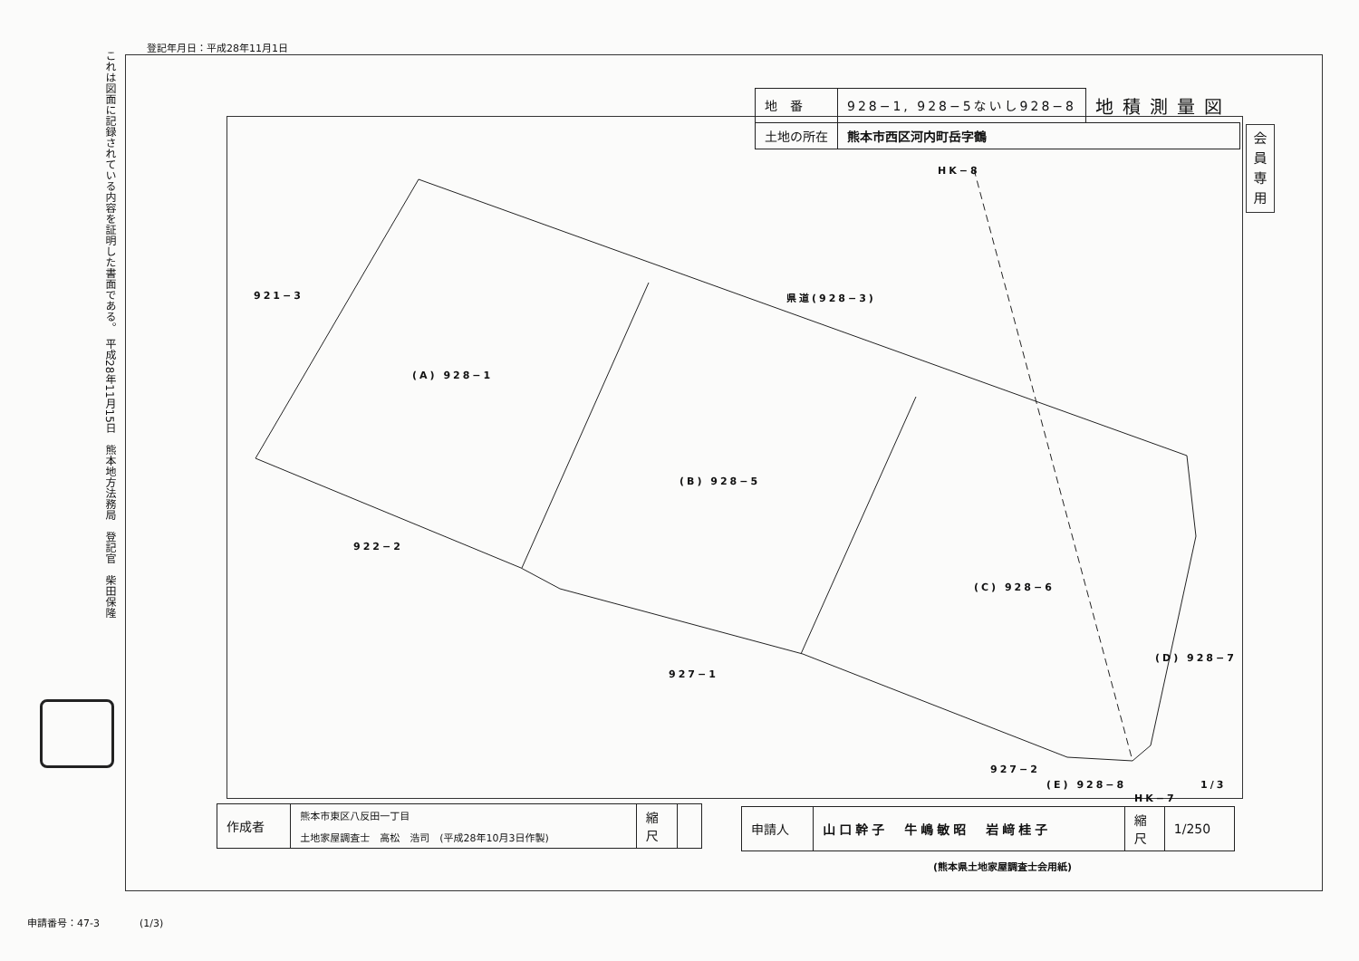登記年月日：平成28年11月1日
これは図面に記録されている内容を証明した書面である。　平成28年11月15日　熊本地方法務局　登記官　柴田保隆
| 地 番 | 928−1, 928−5ないし928−8 | 地積測量図 |
| 土地の所在 | 熊本市西区河内町岳字鶴 | |
会
員
専
用
921−3
(A) 928−1
(B) 928−5
県道(928−3)
(C) 928−6
922−2
927−1
927−2
(E) 928−8
(D) 928−7
HK−8
HK−7
1/3
| 作成者 | 熊本市東区八反田一丁目 | 縮 尺 | |
| | 土地家屋調査士 高松 浩司 (平成28年10月3日作製) | | |
| 申請人 | 山口幹子 牛嶋敏昭 岩﨑桂子 | 縮 尺 | 1/250 |
(熊本県土地家屋調査士会用紙)
申請番号：47-3　　　　(1/3)